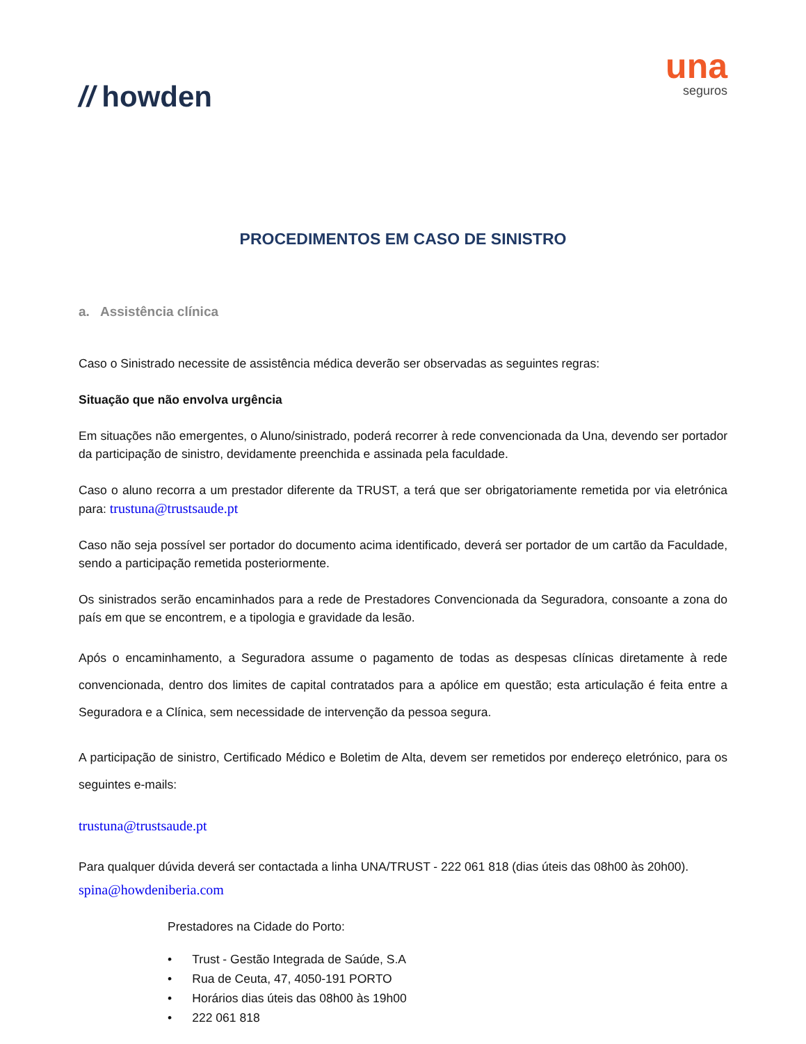// howden
una
seguros
PROCEDIMENTOS EM CASO DE SINISTRO
a. Assistência clínica
Caso o Sinistrado necessite de assistência médica deverão ser observadas as seguintes regras:
Situação que não envolva urgência
Em situações não emergentes, o Aluno/sinistrado, poderá recorrer à rede convencionada da Una, devendo ser portador da participação de sinistro, devidamente preenchida e assinada pela faculdade.
Caso o aluno recorra a um prestador diferente da TRUST, a terá que ser obrigatoriamente remetida por via eletrónica para: trustuna@trustsaude.pt
Caso não seja possível ser portador do documento acima identificado, deverá ser portador de um cartão da Faculdade, sendo a participação remetida posteriormente.
Os sinistrados serão encaminhados para a rede de Prestadores Convencionada da Seguradora, consoante a zona do país em que se encontrem, e a tipologia e gravidade da lesão.
Após o encaminhamento, a Seguradora assume o pagamento de todas as despesas clínicas diretamente à rede convencionada, dentro dos limites de capital contratados para a apólice em questão; esta articulação é feita entre a Seguradora e a Clínica, sem necessidade de intervenção da pessoa segura.
A participação de sinistro, Certificado Médico e Boletim de Alta, devem ser remetidos por endereço eletrónico, para os seguintes e-mails:
trustuna@trustsaude.pt
Para qualquer dúvida deverá ser contactada a linha UNA/TRUST - 222 061 818 (dias úteis das 08h00 às 20h00).
spina@howdeniberia.com
Prestadores na Cidade do Porto:
• Trust - Gestão Integrada de Saúde, S.A
• Rua de Ceuta, 47, 4050-191 PORTO
• Horários dias úteis das 08h00 às 19h00
• 222 061 818